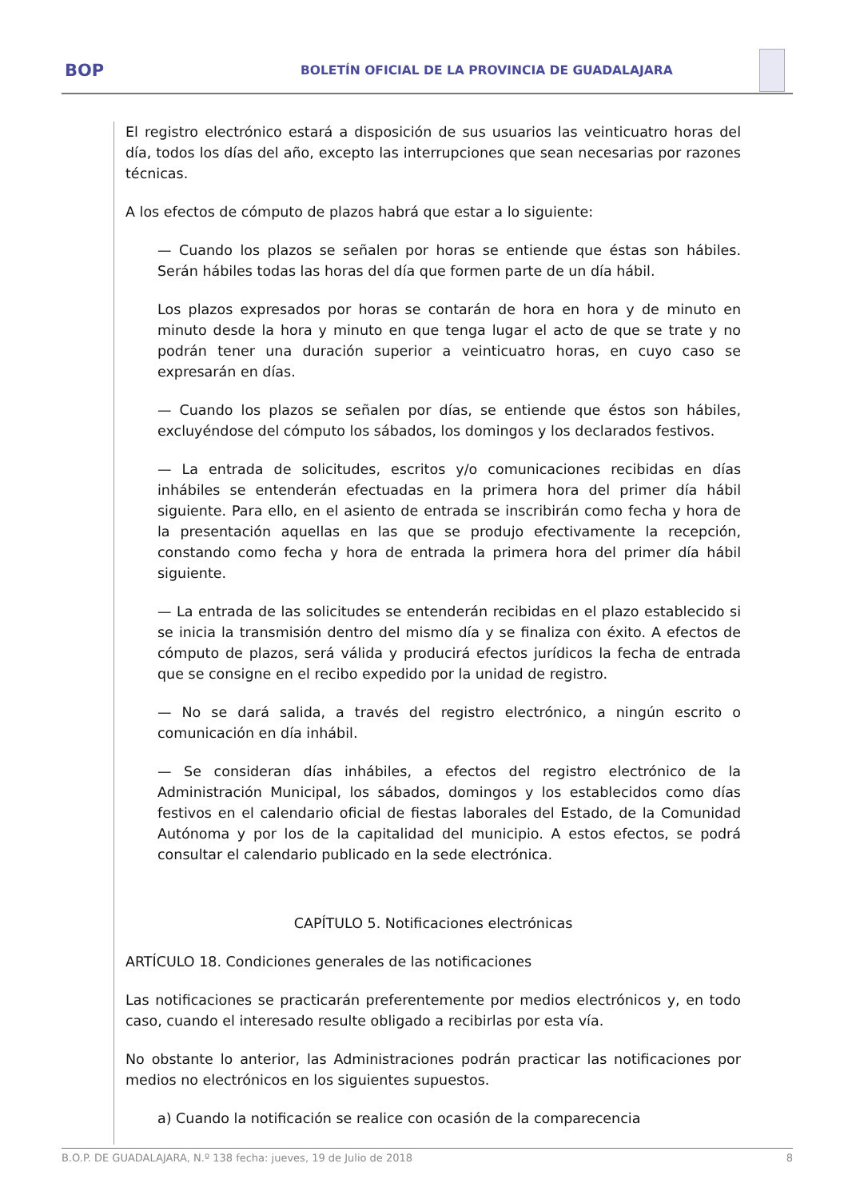BOP
BOLETÍN OFICIAL DE LA PROVINCIA DE GUADALAJARA
El registro electrónico estará a disposición de sus usuarios las veinticuatro horas del día, todos los días del año, excepto las interrupciones que sean necesarias por razones técnicas.
A los efectos de cómputo de plazos habrá que estar a lo siguiente:
— Cuando los plazos se señalen por horas se entiende que éstas son hábiles. Serán hábiles todas las horas del día que formen parte de un día hábil.
Los plazos expresados por horas se contarán de hora en hora y de minuto en minuto desde la hora y minuto en que tenga lugar el acto de que se trate y no podrán tener una duración superior a veinticuatro horas, en cuyo caso se expresarán en días.
— Cuando los plazos se señalen por días, se entiende que éstos son hábiles, excluyéndose del cómputo los sábados, los domingos y los declarados festivos.
— La entrada de solicitudes, escritos y/o comunicaciones recibidas en días inhábiles se entenderán efectuadas en la primera hora del primer día hábil siguiente. Para ello, en el asiento de entrada se inscribirán como fecha y hora de la presentación aquellas en las que se produjo efectivamente la recepción, constando como fecha y hora de entrada la primera hora del primer día hábil siguiente.
— La entrada de las solicitudes se entenderán recibidas en el plazo establecido si se inicia la transmisión dentro del mismo día y se finaliza con éxito. A efectos de cómputo de plazos, será válida y producirá efectos jurídicos la fecha de entrada que se consigne en el recibo expedido por la unidad de registro.
— No se dará salida, a través del registro electrónico, a ningún escrito o comunicación en día inhábil.
— Se consideran días inhábiles, a efectos del registro electrónico de la Administración Municipal, los sábados, domingos y los establecidos como días festivos en el calendario oficial de fiestas laborales del Estado, de la Comunidad Autónoma y por los de la capitalidad del municipio. A estos efectos, se podrá consultar el calendario publicado en la sede electrónica.
CAPÍTULO 5. Notificaciones electrónicas
ARTÍCULO 18. Condiciones generales de las notificaciones
Las notificaciones se practicarán preferentemente por medios electrónicos y, en todo caso, cuando el interesado resulte obligado a recibirlas por esta vía.
No obstante lo anterior, las Administraciones podrán practicar las notificaciones por medios no electrónicos en los siguientes supuestos.
a) Cuando la notificación se realice con ocasión de la comparecencia
B.O.P. DE GUADALAJARA, N.º 138 fecha: jueves, 19 de Julio de 2018 8